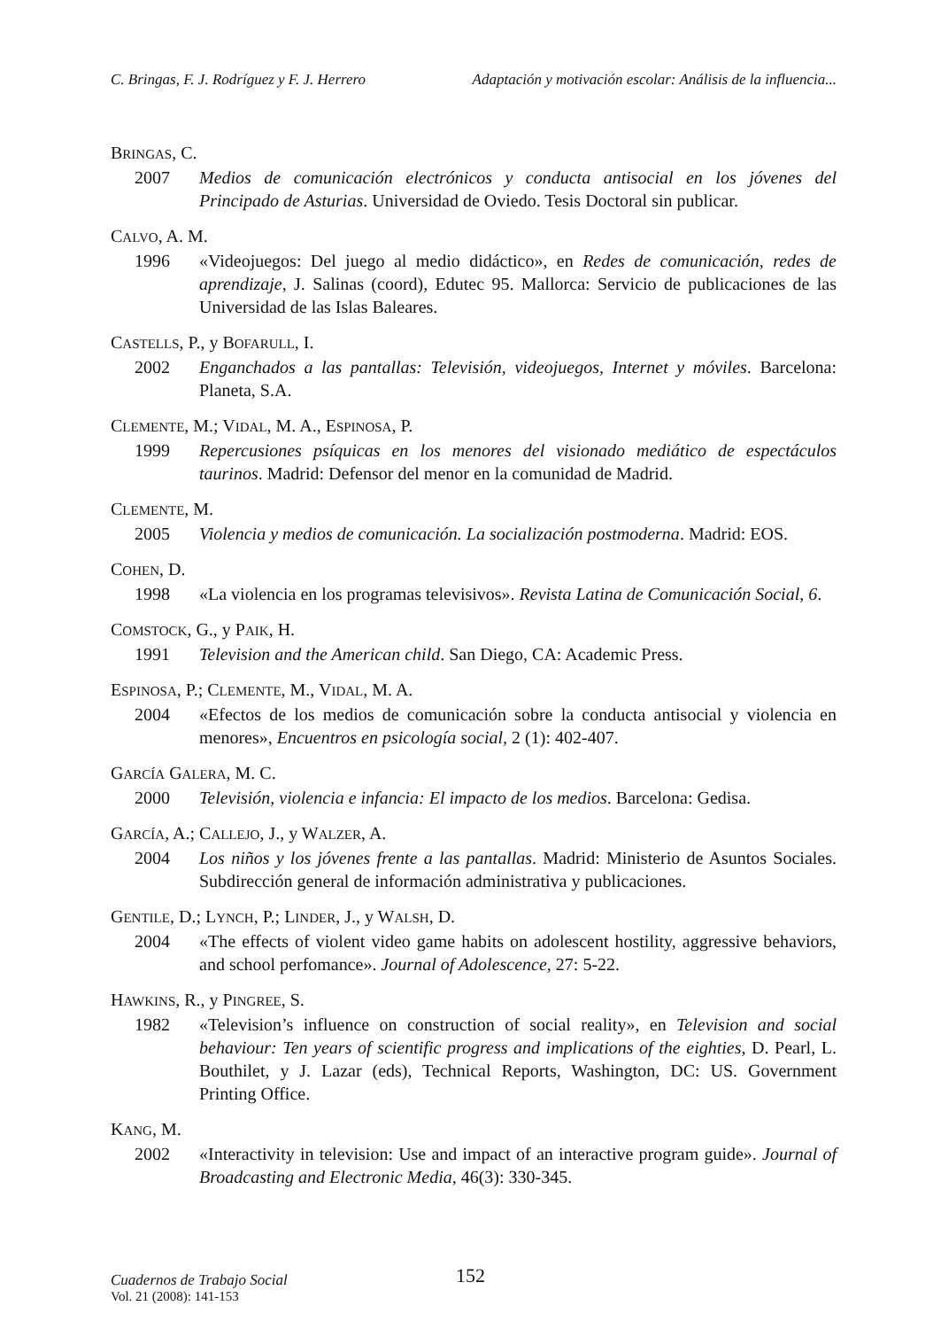C. Bringas, F. J. Rodríguez y F. J. Herrero Adaptación y motivación escolar: Análisis de la influencia...
BRINGAS, C.
2007 Medios de comunicación electrónicos y conducta antisocial en los jóvenes del Principado de Asturias. Universidad de Oviedo. Tesis Doctoral sin publicar.
CALVO, A. M.
1996 «Videojuegos: Del juego al medio didáctico», en Redes de comunicación, redes de aprendizaje, J. Salinas (coord), Edutec 95. Mallorca: Servicio de publicaciones de las Universidad de las Islas Baleares.
CASTELLS, P., y BOFARULL, I.
2002 Enganchados a las pantallas: Televisión, videojuegos, Internet y móviles. Barcelona: Planeta, S.A.
CLEMENTE, M.; VIDAL, M. A., ESPINOSA, P.
1999 Repercusiones psíquicas en los menores del visionado mediático de espectáculos taurinos. Madrid: Defensor del menor en la comunidad de Madrid.
CLEMENTE, M.
2005 Violencia y medios de comunicación. La socialización postmoderna. Madrid: EOS.
COHEN, D.
1998 «La violencia en los programas televisivos». Revista Latina de Comunicación Social, 6.
COMSTOCK, G., y PAIK, H.
1991 Television and the American child. San Diego, CA: Academic Press.
ESPINOSA, P.; CLEMENTE, M., VIDAL, M. A.
2004 «Efectos de los medios de comunicación sobre la conducta antisocial y violencia en menores», Encuentros en psicología social, 2 (1): 402-407.
GARCÍA GALERA, M. C.
2000 Televisión, violencia e infancia: El impacto de los medios. Barcelona: Gedisa.
GARCÍA, A.; CALLEJO, J., y WALZER, A.
2004 Los niños y los jóvenes frente a las pantallas. Madrid: Ministerio de Asuntos Sociales. Subdirección general de información administrativa y publicaciones.
GENTILE, D.; LYNCH, P.; LINDER, J., y WALSH, D.
2004 «The effects of violent video game habits on adolescent hostility, aggressive behaviors, and school perfomance». Journal of Adolescence, 27: 5-22.
HAWKINS, R., y PINGREE, S.
1982 «Television’s influence on construction of social reality», en Television and social behaviour: Ten years of scientific progress and implications of the eighties, D. Pearl, L. Bouthilet, y J. Lazar (eds), Technical Reports, Washington, DC: US. Government Printing Office.
KANG, M.
2002 «Interactivity in television: Use and impact of an interactive program guide». Journal of Broadcasting and Electronic Media, 46(3): 330-345.
Cuadernos de Trabajo Social
Vol. 21 (2008): 141-153
152